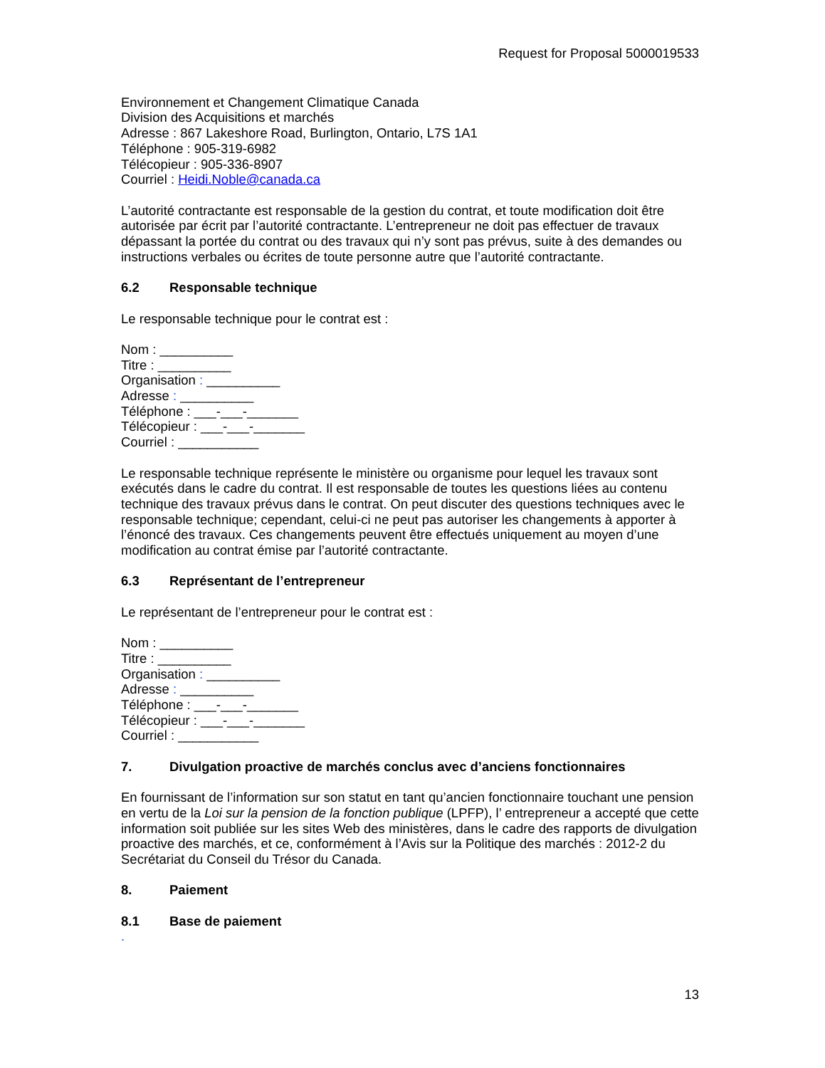Request for Proposal 5000019533
Environnement et Changement Climatique Canada
Division des Acquisitions et marchés
Adresse : 867 Lakeshore Road, Burlington, Ontario, L7S 1A1
Téléphone : 905-319-6982
Télécopieur : 905-336-8907
Courriel : Heidi.Noble@canada.ca
L’autorité contractante est responsable de la gestion du contrat, et toute modification doit être autorisée par écrit par l’autorité contractante. L’entrepreneur ne doit pas effectuer de travaux dépassant la portée du contrat ou des travaux qui n’y sont pas prévus, suite à des demandes ou instructions verbales ou écrites de toute personne autre que l’autorité contractante.
6.2 Responsable technique
Le responsable technique pour le contrat est :
Nom : __________
Titre : __________
Organisation : __________
Adresse : __________
Téléphone : ___-___-_______
Télécopieur : ___-___-_______
Courriel : ___________
Le responsable technique représente le ministère ou organisme pour lequel les travaux sont exécutés dans le cadre du contrat. Il est responsable de toutes les questions liées au contenu technique des travaux prévus dans le contrat. On peut discuter des questions techniques avec le responsable technique; cependant, celui-ci ne peut pas autoriser les changements à apporter à l’énoncé des travaux. Ces changements peuvent être effectués uniquement au moyen d’une modification au contrat émise par l’autorité contractante.
6.3 Représentant de l’entrepreneur
Le représentant de l’entrepreneur pour le contrat est :
Nom : __________
Titre : __________
Organisation : __________
Adresse : __________
Téléphone : ___-___-_______
Télécopieur : ___-___-_______
Courriel : ___________
7. Divulgation proactive de marchés conclus avec d’anciens fonctionnaires
En fournissant de l’information sur son statut en tant qu’ancien fonctionnaire touchant une pension en vertu de la Loi sur la pension de la fonction publique (LPFP), l’ entrepreneur a accepté que cette information soit publiée sur les sites Web des ministères, dans le cadre des rapports de divulgation proactive des marchés, et ce, conformément à l’Avis sur la Politique des marchés : 2012-2 du Secrétariat du Conseil du Trésor du Canada.
8. Paiement
8.1 Base de paiement
.
13